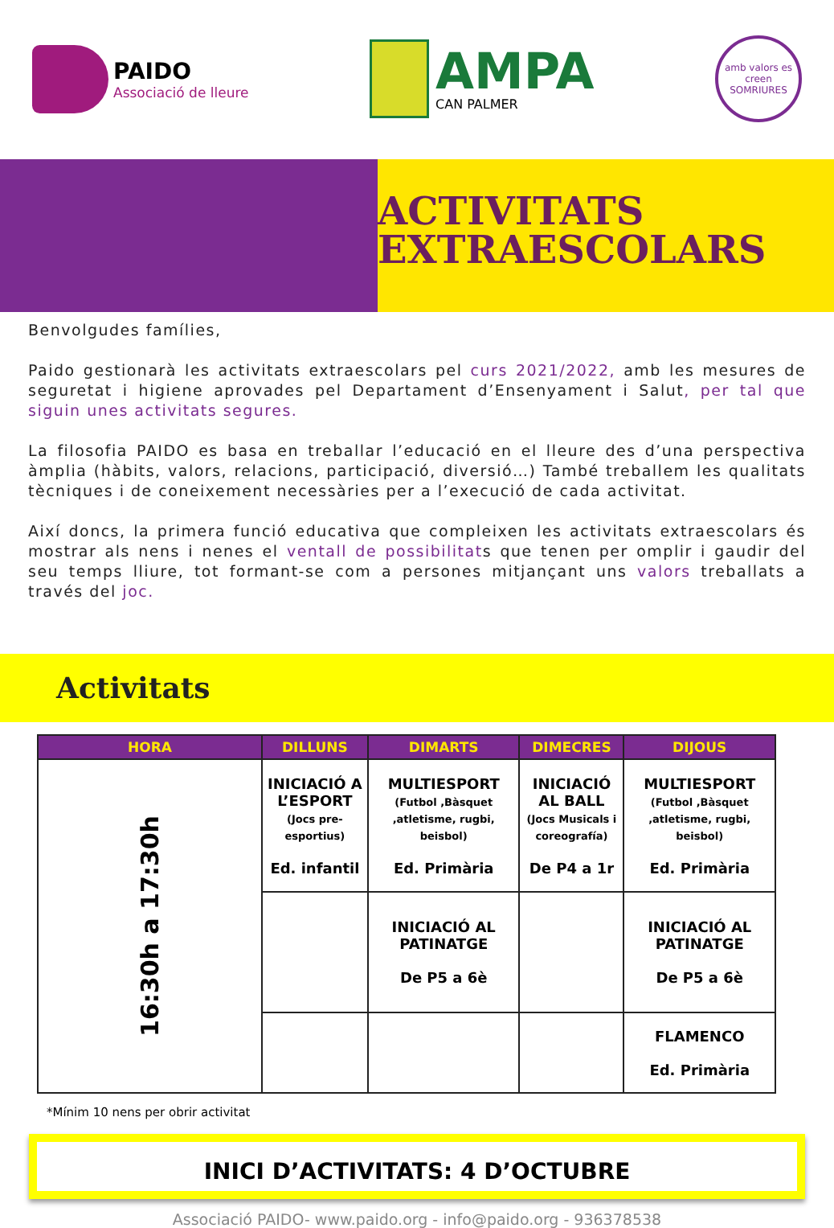PAIDO
Associació de lleure
AMPA
CAN PALMER
amb valors es creen SOMRIURES
ACTIVITATS
EXTRAESCOLARS
Benvolgudes famílies,
Paido gestionarà les activitats extraescolars pel curs 2021/2022, amb les mesures de seguretat i higiene aprovades pel Departament d’Ensenyament i Salut, per tal que siguin unes activitats segures.
La filosofia PAIDO es basa en treballar l’educació en el lleure des d’una perspectiva àmplia (hàbits, valors, relacions, participació, diversió…) També treballem les qualitats tècniques i de coneixement necessàries per a l’execució de cada activitat.
Així doncs, la primera funció educativa que compleixen les activitats extraescolars és mostrar als nens i nenes el ventall de possibilitats que tenen per omplir i gaudir del seu temps lliure, tot formant-se com a persones mitjançant uns valors treballats a través del joc.
Activitats
| HORA | DILLUNS | DIMARTS | DIMECRES | DIJOUS |
| --- | --- | --- | --- | --- |
| 16:30h a 17:30h | INICIACIÓ A L’ESPORT (Jocs pre-esportius) Ed. infantil | MULTIESPORT (Futbol ,Bàsquet ,atletisme, rugbi, beisbol) Ed. Primària | INICIACIÓ AL BALL (Jocs Musicals i coreografía) De P4 a 1r | MULTIESPORT (Futbol ,Bàsquet ,atletisme, rugbi, beisbol) Ed. Primària |
| | | INICIACIÓ AL PATINATGE De P5 a 6è | | INICIACIÓ AL PATINATGE De P5 a 6è |
| | | | | FLAMENCO Ed. Primària |
*Mínim 10 nens per obrir activitat
INICI D’ACTIVITATS: 4 D’OCTUBRE
Associació PAIDO- www.paido.org - info@paido.org - 936378538